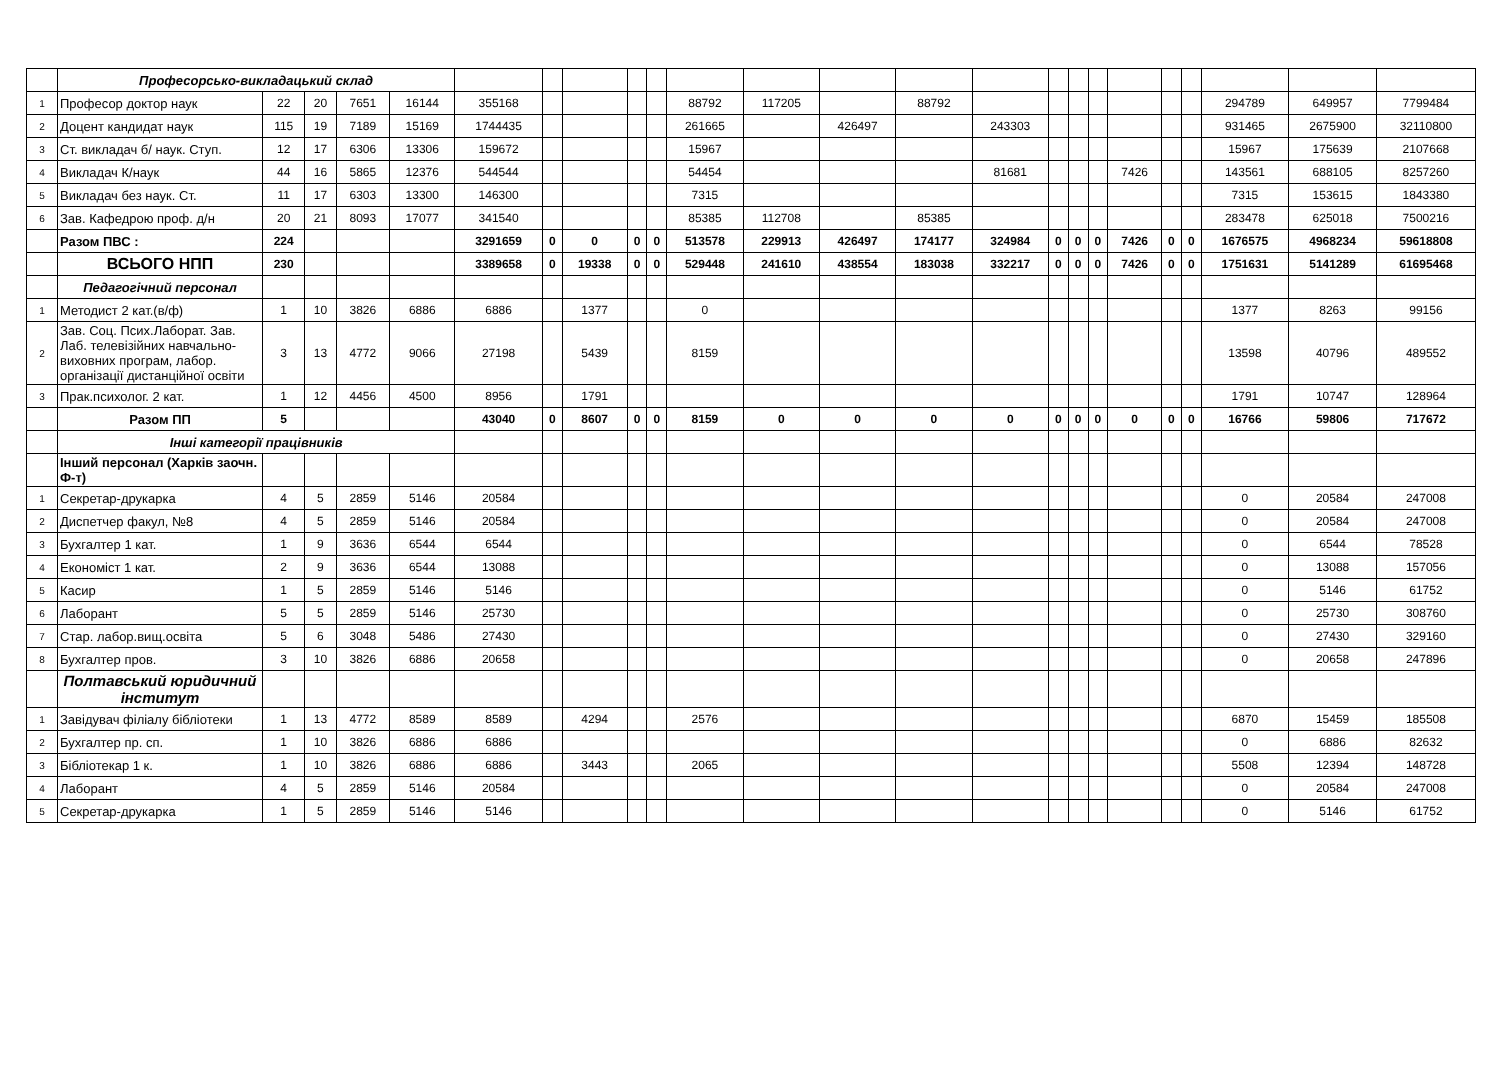| | Професорсько-викладацький склад | | | | | | | | | | | | | | | | | | | | | | | |
| 1 | Професор доктор наук | 22 | 20 | 7651 | 16144 | 355168 | | | | | 88792 | 117205 | | 88792 | | | | | | | | 294789 | 649957 | 7799484 |
| 2 | Доцент кандидат наук | 115 | 19 | 7189 | 15169 | 1744435 | | | | | 261665 | | 426497 | | 243303 | | | | | | | 931465 | 2675900 | 32110800 |
| 3 | Ст. викладач б/ наук. Ступ. | 12 | 17 | 6306 | 13306 | 159672 | | | | | 15967 | | | | | | | | | | | 15967 | 175639 | 2107668 |
| 4 | Викладач К/наук | 44 | 16 | 5865 | 12376 | 544544 | | | | | 54454 | | | | 81681 | | | | 7426 | | | 143561 | 688105 | 8257260 |
| 5 | Викладач без наук. Ст. | 11 | 17 | 6303 | 13300 | 146300 | | | | | 7315 | | | | | | | | | | | 7315 | 153615 | 1843380 |
| 6 | Зав. Кафедрою проф. д/н | 20 | 21 | 8093 | 17077 | 341540 | | | | | 85385 | 112708 | | 85385 | | | | | | | | 283478 | 625018 | 7500216 |
| | Разом ПВС : | 224 | | | | 3291659 | 0 | 0 | 0 | 0 | 513578 | 229913 | 426497 | 174177 | 324984 | 0 | 0 | 0 | 7426 | 0 | 0 | 1676575 | 4968234 | 59618808 |
| | ВСЬОГО НПП | 230 | | | | 3389658 | 0 | 19338 | 0 | 0 | 529448 | 241610 | 438554 | 183038 | 332217 | 0 | 0 | 0 | 7426 | 0 | 0 | 1751631 | 5141289 | 61695468 |
| | Педагогічний персонал | | | | | | | | | | | | | | | | | | | | | | | |
| 1 | Методист 2 кат.(в/ф) | 1 | 10 | 3826 | 6886 | 6886 | | 1377 | | | 0 | | | | | | | | | | | 1377 | 8263 | 99156 |
| 2 | Зав. Соц. Псих.Лаборат. Зав. Лаб. телевізійних навчально-виховних програм, лабор. організації дистанційної освіти | 3 | 13 | 4772 | 9066 | 27198 | | 5439 | | | 8159 | | | | | | | | | | | 13598 | 40796 | 489552 |
| 3 | Прак.психолог. 2 кат. | 1 | 12 | 4456 | 4500 | 8956 | | 1791 | | | | | | | | | | | | | | 1791 | 10747 | 128964 |
| | Разом ПП | 5 | | | | 43040 | 0 | 8607 | 0 | 0 | 8159 | 0 | 0 | 0 | 0 | 0 | 0 | 0 | 0 | 0 | 0 | 16766 | 59806 | 717672 |
| | Інші категорії працівників | | | | | | | | | | | | | | | | | | | | | | | |
| | Інший персонал (Харків заочн. Ф-т) | | | | | | | | | | | | | | | | | | | | | | | |
| 1 | Секретар-друкарка | 4 | 5 | 2859 | 5146 | 20584 | | | | | | | | | | | | | | | | 0 | 20584 | 247008 |
| 2 | Диспетчер факул, №8 | 4 | 5 | 2859 | 5146 | 20584 | | | | | | | | | | | | | | | | 0 | 20584 | 247008 |
| 3 | Бухгалтер 1 кат. | 1 | 9 | 3636 | 6544 | 6544 | | | | | | | | | | | | | | | | 0 | 6544 | 78528 |
| 4 | Економіст 1 кат. | 2 | 9 | 3636 | 6544 | 13088 | | | | | | | | | | | | | | | | 0 | 13088 | 157056 |
| 5 | Касир | 1 | 5 | 2859 | 5146 | 5146 | | | | | | | | | | | | | | | | 0 | 5146 | 61752 |
| 6 | Лаборант | 5 | 5 | 2859 | 5146 | 25730 | | | | | | | | | | | | | | | | 0 | 25730 | 308760 |
| 7 | Стар. лабор.вищ.освіта | 5 | 6 | 3048 | 5486 | 27430 | | | | | | | | | | | | | | | | 0 | 27430 | 329160 |
| 8 | Бухгалтер пров. | 3 | 10 | 3826 | 6886 | 20658 | | | | | | | | | | | | | | | | 0 | 20658 | 247896 |
| | Полтавський юридичний інститут | | | | | | | | | | | | | | | | | | | | | | | |
| 1 | Завідувач філіалу бібліотеки | 1 | 13 | 4772 | 8589 | 8589 | | 4294 | | | 2576 | | | | | | | | | | | 6870 | 15459 | 185508 |
| 2 | Бухгалтер пр. сп. | 1 | 10 | 3826 | 6886 | 6886 | | | | | | | | | | | | | | | | 0 | 6886 | 82632 |
| 3 | Бібліотекар 1 к. | 1 | 10 | 3826 | 6886 | 6886 | | 3443 | | | 2065 | | | | | | | | | | | 5508 | 12394 | 148728 |
| 4 | Лаборант | 4 | 5 | 2859 | 5146 | 20584 | | | | | | | | | | | | | | | | 0 | 20584 | 247008 |
| 5 | Секретар-друкарка | 1 | 5 | 2859 | 5146 | 5146 | | | | | | | | | | | | | | | | 0 | 5146 | 61752 |